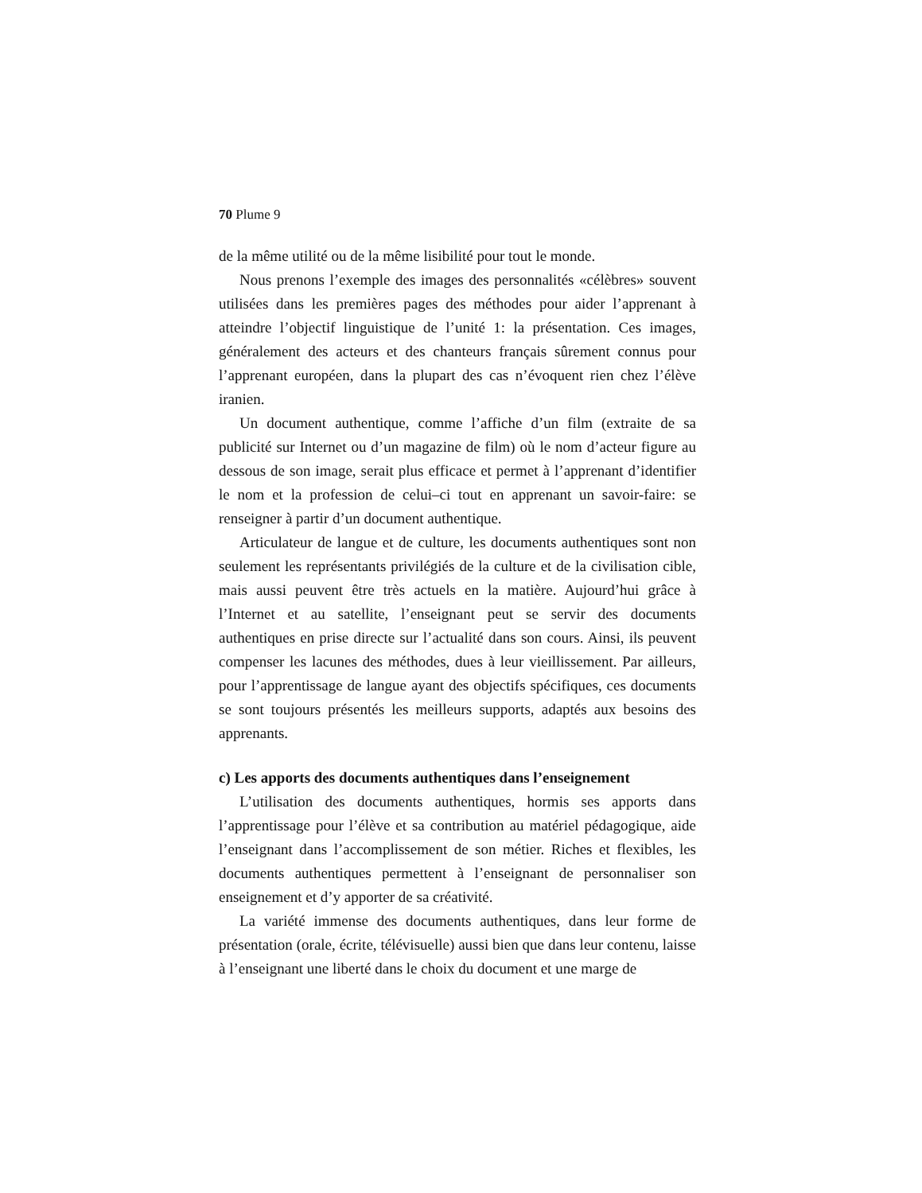70 Plume 9
de la même utilité ou de la même lisibilité pour tout le monde.
Nous prenons l’exemple des images des personnalités «célèbres» souvent utilisées dans les premières pages des méthodes pour aider l’apprenant à atteindre l’objectif linguistique de l’unité 1: la présentation. Ces images, généralement des acteurs et des chanteurs français sûrement connus pour l’apprenant européen, dans la plupart des cas n’évoquent rien chez l’élève iranien.
Un document authentique, comme l’affiche d’un film (extraite de sa publicité sur Internet ou d’un magazine de film) où le nom d’acteur figure au dessous de son image, serait plus efficace et permet à l’apprenant d’identifier le nom et la profession de celui–ci tout en apprenant un savoir-faire: se renseigner à partir d’un document authentique.
Articulateur de langue et de culture, les documents authentiques sont non seulement les représentants privilégiés de la culture et de la civilisation cible, mais aussi peuvent être très actuels en la matière. Aujourd’hui grâce à l’Internet et au satellite, l’enseignant peut se servir des documents authentiques en prise directe sur l’actualité dans son cours. Ainsi, ils peuvent compenser les lacunes des méthodes, dues à leur vieillissement. Par ailleurs, pour l’apprentissage de langue ayant des objectifs spécifiques, ces documents se sont toujours présentés les meilleurs supports, adaptés aux besoins des apprenants.
c) Les apports des documents authentiques dans l’enseignement
L’utilisation des documents authentiques, hormis ses apports dans l’apprentissage pour l’élève et sa contribution au matériel pédagogique, aide l’enseignant dans l’accomplissement de son métier. Riches et flexibles, les documents authentiques permettent à l’enseignant de personnaliser son enseignement et d’y apporter de sa créativité.
La variété immense des documents authentiques, dans leur forme de présentation (orale, écrite, télévisuelle) aussi bien que dans leur contenu, laisse à l’enseignant une liberté dans le choix du document et une marge de